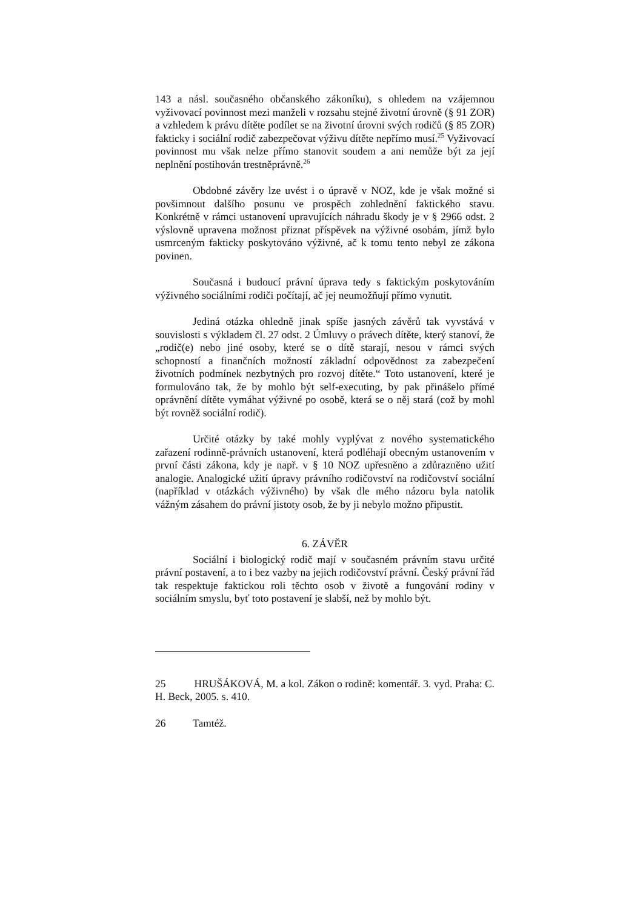143 a násl. současného občanského zákoníku), s ohledem na vzájemnou vyživovací povinnost mezi manželi v rozsahu stejné životní úrovně (§ 91 ZOR) a vzhledem k právu dítěte podílet se na životní úrovni svých rodičů (§ 85 ZOR) fakticky i sociální rodič zabezpečovat výživu dítěte nepřímo musí.<sup>25</sup> Vyživovací povinnost mu však nelze přímo stanovit soudem a ani nemůže být za její neplnění postihován trestněprávně.<sup>26</sup>
Obdobné závěry lze uvést i o úpravě v NOZ, kde je však možné si povšimnout dalšího posunu ve prospěch zohlednění faktického stavu. Konkrétně v rámci ustanovení upravujících náhradu škody je v § 2966 odst. 2 výslovně upravena možnost přiznat příspěvek na výživné osobám, jímž bylo usmrceným fakticky poskytováno výživné, ač k tomu tento nebyl ze zákona povinen.
Současná i budoucí právní úprava tedy s faktickým poskytováním výživného sociálními rodiči počítají, ač jej neumožňují přímo vynutit.
Jediná otázka ohledně jinak spíše jasných závěrů tak vyvstává v souvislosti s výkladem čl. 27 odst. 2 Úmluvy o právech dítěte, který stanoví, že „rodič(e) nebo jiné osoby, které se o dítě starají, nesou v rámci svých schopností a finančních možností základní odpovědnost za zabezpečení životních podmínek nezbytných pro rozvoj dítěte.“ Toto ustanovení, které je formulováno tak, že by mohlo být self-executing, by pak přinášelo přímé oprávnění dítěte vymáhat výživné po osobě, která se o něj stará (což by mohl být rovněž sociální rodič).
Určité otázky by také mohly vyplývat z nového systematického zařazení rodinně-právních ustanovení, která podléhají obecným ustanovením v první části zákona, kdy je např. v § 10 NOZ upřesněno a zdůrazněno užití analogie. Analogické užití úpravy právního rodičovství na rodičovství sociální (například v otázkách výživného) by však dle mého názoru byla natolik vážným zásahem do právní jistoty osob, že by ji nebylo možno připustit.
6. ZÁVĚR
Sociální i biologický rodič mají v současném právním stavu určité právní postavení, a to i bez vazby na jejich rodičovství právní. Český právní řád tak respektuje faktickou roli těchto osob v životě a fungování rodiny v sociálním smyslu, byť toto postavení je slabší, než by mohlo být.
25 HRUŠÁKOVÁ, M. a kol. Zákon o rodině: komentář. 3. vyd. Praha: C. H. Beck, 2005. s. 410.
26 Tamtéž.